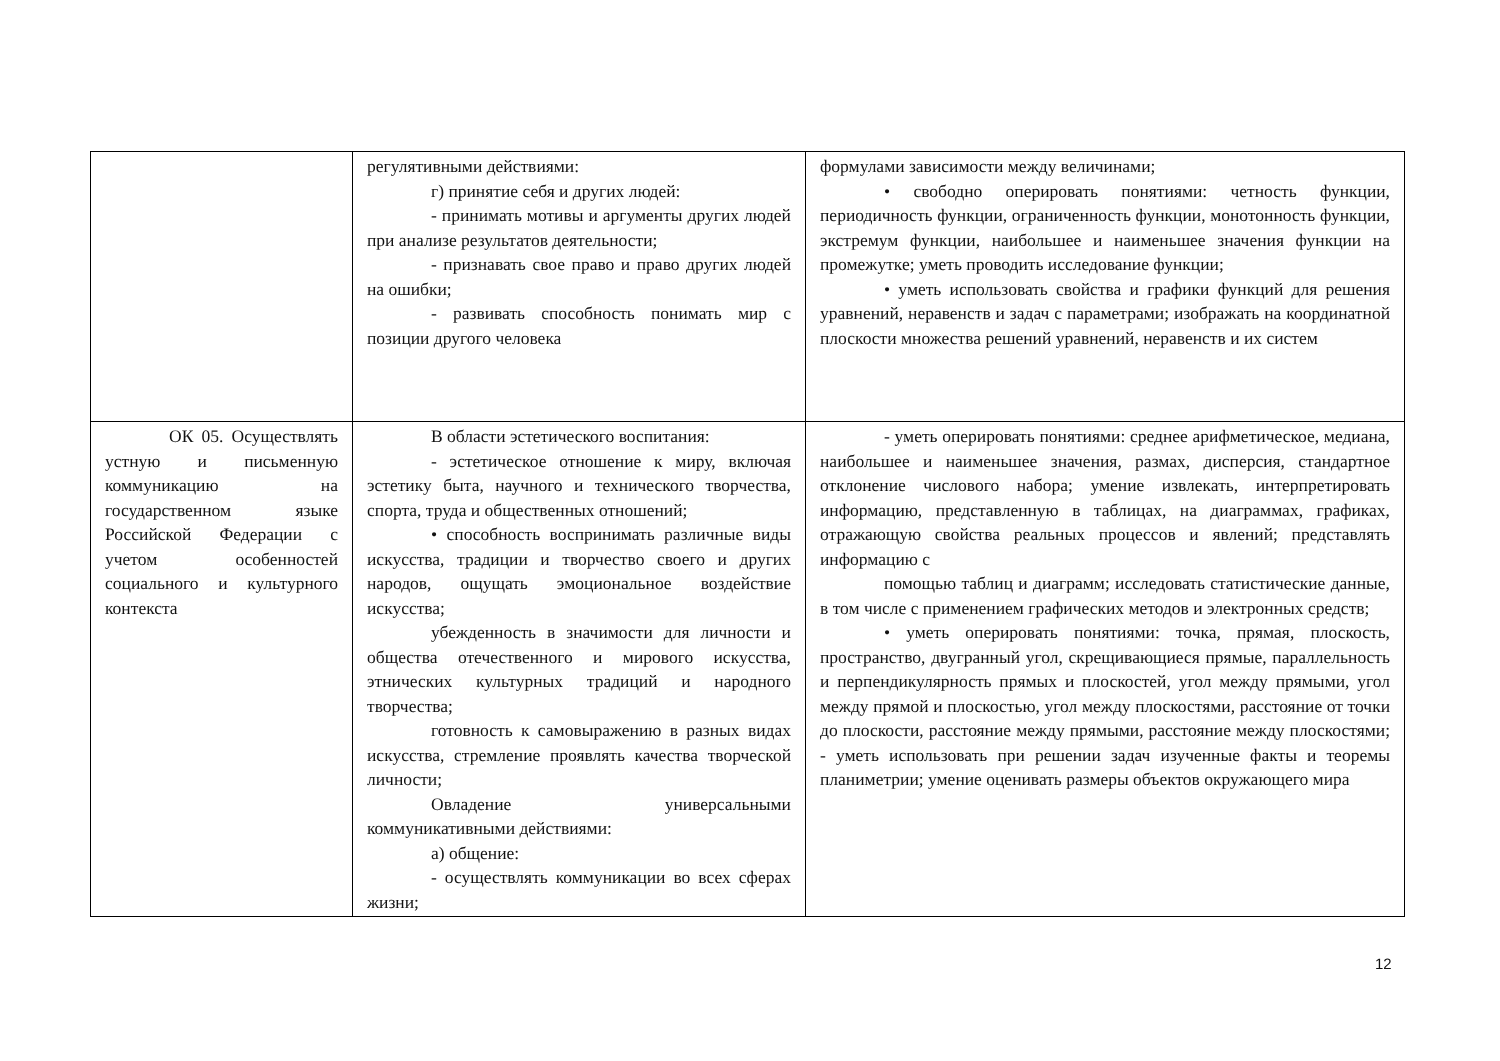| | регулятивными действиями: г) принятие себя и других людей: - принимать мотивы и аргументы других людей при анализе результатов деятельности; - признавать свое право и право других людей на ошибки; - развивать способность понимать мир с позиции другого человека | формулами зависимости между величинами; • свободно оперировать понятиями: четность функции, периодичность функции, ограниченность функции, монотонность функции, экстремум функции, наибольшее и наименьшее значения функции на промежутке; уметь проводить исследование функции; • уметь использовать свойства и графики функций для решения уравнений, неравенств и задач с параметрами; изображать на координатной плоскости множества решений уравнений, неравенств и их систем |
| ОК 05. Осуществлять устную и письменную коммуникацию на государственном языке Российской Федерации с учетом особенностей социального и культурного контекста | В области эстетического воспитания: - эстетическое отношение к миру, включая эстетику быта, научного и технического творчества, спорта, труда и общественных отношений; • способность воспринимать различные виды искусства, традиции и творчество своего и других народов, ощущать эмоциональное воздействие искусства; убежденность в значимости для личности и общества отечественного и мирового искусства, этнических культурных традиций и народного творчества; готовность к самовыражению в разных видах искусства, стремление проявлять качества творческой личности; Овладение универсальными коммуникативными действиями: а) общение: - осуществлять коммуникации во всех сферах жизни; | - уметь оперировать понятиями: среднее арифметическое, медиана, наибольшее и наименьшее значения, размах, дисперсия, стандартное отклонение числового набора; умение извлекать, интерпретировать информацию, представленную в таблицах, на диаграммах, графиках, отражающую свойства реальных процессов и явлений; представлять информацию с помощью таблиц и диаграмм; исследовать статистические данные, в том числе с применением графических методов и электронных средств; • уметь оперировать понятиями: точка, прямая, плоскость, пространство, двугранный угол, скрещивающиеся прямые, параллельность и перпендикулярность прямых и плоскостей, угол между прямыми, угол между прямой и плоскостью, угол между плоскостями, расстояние от точки до плоскости, расстояние между прямыми, расстояние между плоскостями; - уметь использовать при решении задач изученные факты и теоремы планиметрии; умение оценивать размеры объектов окружающего мира |
12